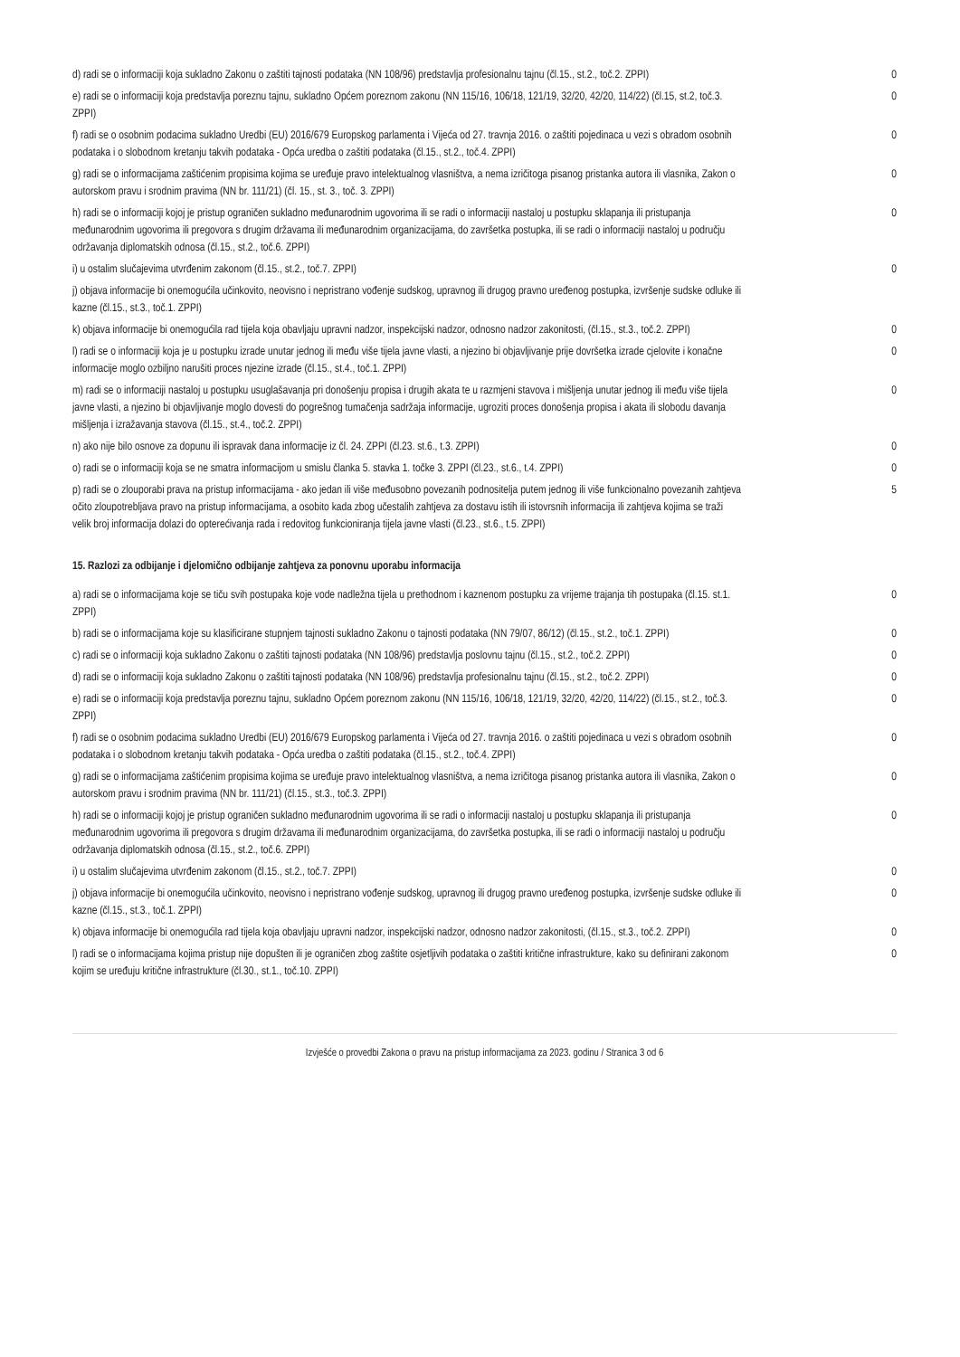| d) radi se o informaciji koja sukladno Zakonu o zaštiti tajnosti podataka (NN 108/96) predstavlja profesionalnu tajnu (čl.15., st.2., toč.2. ZPPI) | 0 |
| e) radi se o informaciji koja predstavlja poreznu tajnu, sukladno Općem poreznom zakonu (NN 115/16, 106/18, 121/19, 32/20, 42/20, 114/22) (čl.15, st.2, toč.3. ZPPI) | 0 |
| f) radi se o osobnim podacima sukladno Uredbi (EU) 2016/679 Europskog parlamenta i Vijeća od 27. travnja 2016. o zaštiti pojedinaca u vezi s obradom osobnih podataka i o slobodnom kretanju takvih podataka - Opća uredba o zaštiti podataka (čl.15., st.2., toč.4. ZPPI) | 0 |
| g) radi se o informacijama zaštićenim propisima kojima se uređuje pravo intelektualnog vlasništva, a nema izričitoga pisanog pristanka autora ili vlasnika, Zakon o autorskom pravu i srodnim pravima (NN br. 111/21) (čl. 15., st. 3., toč. 3. ZPPI) | 0 |
| h) radi se o informaciji kojoj je pristup ograničen sukladno međunarodnim ugovorima ili se radi o informaciji nastaloj u postupku sklapanja ili pristupanja međunarodnim ugovorima ili pregovora s drugim državama ili međunarodnim organizacijama, do završetka postupka, ili se radi o informaciji nastaloj u području održavanja diplomatskih odnosa (čl.15., st.2., toč.6. ZPPI) | 0 |
| i) u ostalim slučajevima utvrđenim zakonom (čl.15., st.2., toč.7. ZPPI) | 0 |
| j) objava informacije bi onemogućila učinkovito, neovisno i nepristrano vođenje sudskog, upravnog ili drugog pravno uređenog postupka, izvršenje sudske odluke ili kazne (čl.15., st.3., toč.1. ZPPI) | |
| k) objava informacije bi onemogućila rad tijela koja obavljaju upravni nadzor, inspekcijski nadzor, odnosno nadzor zakonitosti, (čl.15., st.3., toč.2. ZPPI) | 0 |
| l) radi se o informaciji koja je u postupku izrade unutar jednog ili među više tijela javne vlasti, a njezino bi objavljivanje prije dovršetka izrade cjelovite i konačne informacije moglo ozbiljno narušiti proces njezine izrade (čl.15., st.4., toč.1. ZPPI) | 0 |
| m) radi se o informaciji nastaloj u postupku usuglašavanja pri donošenju propisa i drugih akata te u razmjeni stavova i mišljenja unutar jednog ili među više tijela javne vlasti, a njezino bi objavljivanje moglo dovesti do pogrešnog tumačenja sadržaja informacije, ugroziti proces donošenja propisa i akata ili slobodu davanja mišljenja i izražavanja stavova (čl.15., st.4., toč.2. ZPPI) | 0 |
| n) ako nije bilo osnove za dopunu ili ispravak dana informacije iz čl. 24. ZPPI (čl.23. st.6., t.3. ZPPI) | 0 |
| o) radi se o informaciji koja se ne smatra informacijom u smislu članka 5. stavka 1. točke 3. ZPPI (čl.23., st.6., t.4. ZPPI) | 0 |
| p) radi se o zlouporabi prava na pristup informacijama - ako jedan ili više međusobno povezanih podnositelja putem jednog ili više funkcionalno povezanih zahtjeva očito zloupotrebljava pravo na pristup informacijama, a osobito kada zbog učestalih zahtjeva za dostavu istih ili istovrsnih informacija ili zahtjeva kojima se traži velik broj informacija dolazi do opterećivanja rada i redovitog funkcioniranja tijela javne vlasti (čl.23., st.6., t.5. ZPPI) | 5 |
15. Razlozi za odbijanje i djelomično odbijanje zahtjeva za ponovnu uporabu informacija
| a) radi se o informacijama koje se tiču svih postupaka koje vode nadležna tijela u prethodnom i kaznenom postupku za vrijeme trajanja tih postupaka (čl.15. st.1. ZPPI) | 0 |
| b) radi se o informacijama koje su klasificirane stupnjem tajnosti sukladno Zakonu o tajnosti podataka (NN 79/07, 86/12) (čl.15., st.2., toč.1. ZPPI) | 0 |
| c) radi se o informaciji koja sukladno Zakonu o zaštiti tajnosti podataka (NN 108/96) predstavlja poslovnu tajnu (čl.15., st.2., toč.2. ZPPI) | 0 |
| d) radi se o informaciji koja sukladno Zakonu o zaštiti tajnosti podataka (NN 108/96) predstavlja profesionalnu tajnu (čl.15., st.2., toč.2. ZPPI) | 0 |
| e) radi se o informaciji koja predstavlja poreznu tajnu, sukladno Općem poreznom zakonu (NN 115/16, 106/18, 121/19, 32/20, 42/20, 114/22) (čl.15., st.2., toč.3. ZPPI) | 0 |
| f) radi se o osobnim podacima sukladno Uredbi (EU) 2016/679 Europskog parlamenta i Vijeća od 27. travnja 2016. o zaštiti pojedinaca u vezi s obradom osobnih podataka i o slobodnom kretanju takvih podataka - Opća uredba o zaštiti podataka (čl.15., st.2., toč.4. ZPPI) | 0 |
| g) radi se o informacijama zaštićenim propisima kojima se uređuje pravo intelektualnog vlasništva, a nema izričitoga pisanog pristanka autora ili vlasnika, Zakon o autorskom pravu i srodnim pravima (NN br. 111/21) (čl.15., st.3., toč.3. ZPPI) | 0 |
| h) radi se o informaciji kojoj je pristup ograničen sukladno međunarodnim ugovorima ili se radi o informaciji nastaloj u postupku sklapanja ili pristupanja međunarodnim ugovorima ili pregovora s drugim državama ili međunarodnim organizacijama, do završetka postupka, ili se radi o informaciji nastaloj u području održavanja diplomatskih odnosa (čl.15., st.2., toč.6. ZPPI) | 0 |
| i) u ostalim slučajevima utvrđenim zakonom (čl.15., st.2., toč.7. ZPPI) | 0 |
| j) objava informacije bi onemogućila učinkovito, neovisno i nepristrano vođenje sudskog, upravnog ili drugog pravno uređenog postupka, izvršenje sudske odluke ili kazne (čl.15., st.3., toč.1. ZPPI) | 0 |
| k) objava informacije bi onemogućila rad tijela koja obavljaju upravni nadzor, inspekcijski nadzor, odnosno nadzor zakonitosti, (čl.15., st.3., toč.2. ZPPI) | 0 |
| l) radi se o informacijama kojima pristup nije dopušten ili je ograničen zbog zaštite osjetljivih podataka o zaštiti kritične infrastrukture, kako su definirani zakonom kojim se uređuju kritične infrastrukture (čl.30., st.1., toč.10. ZPPI) | 0 |
Izvješće o provedbi Zakona o pravu na pristup informacijama za 2023. godinu / Stranica 3 od 6